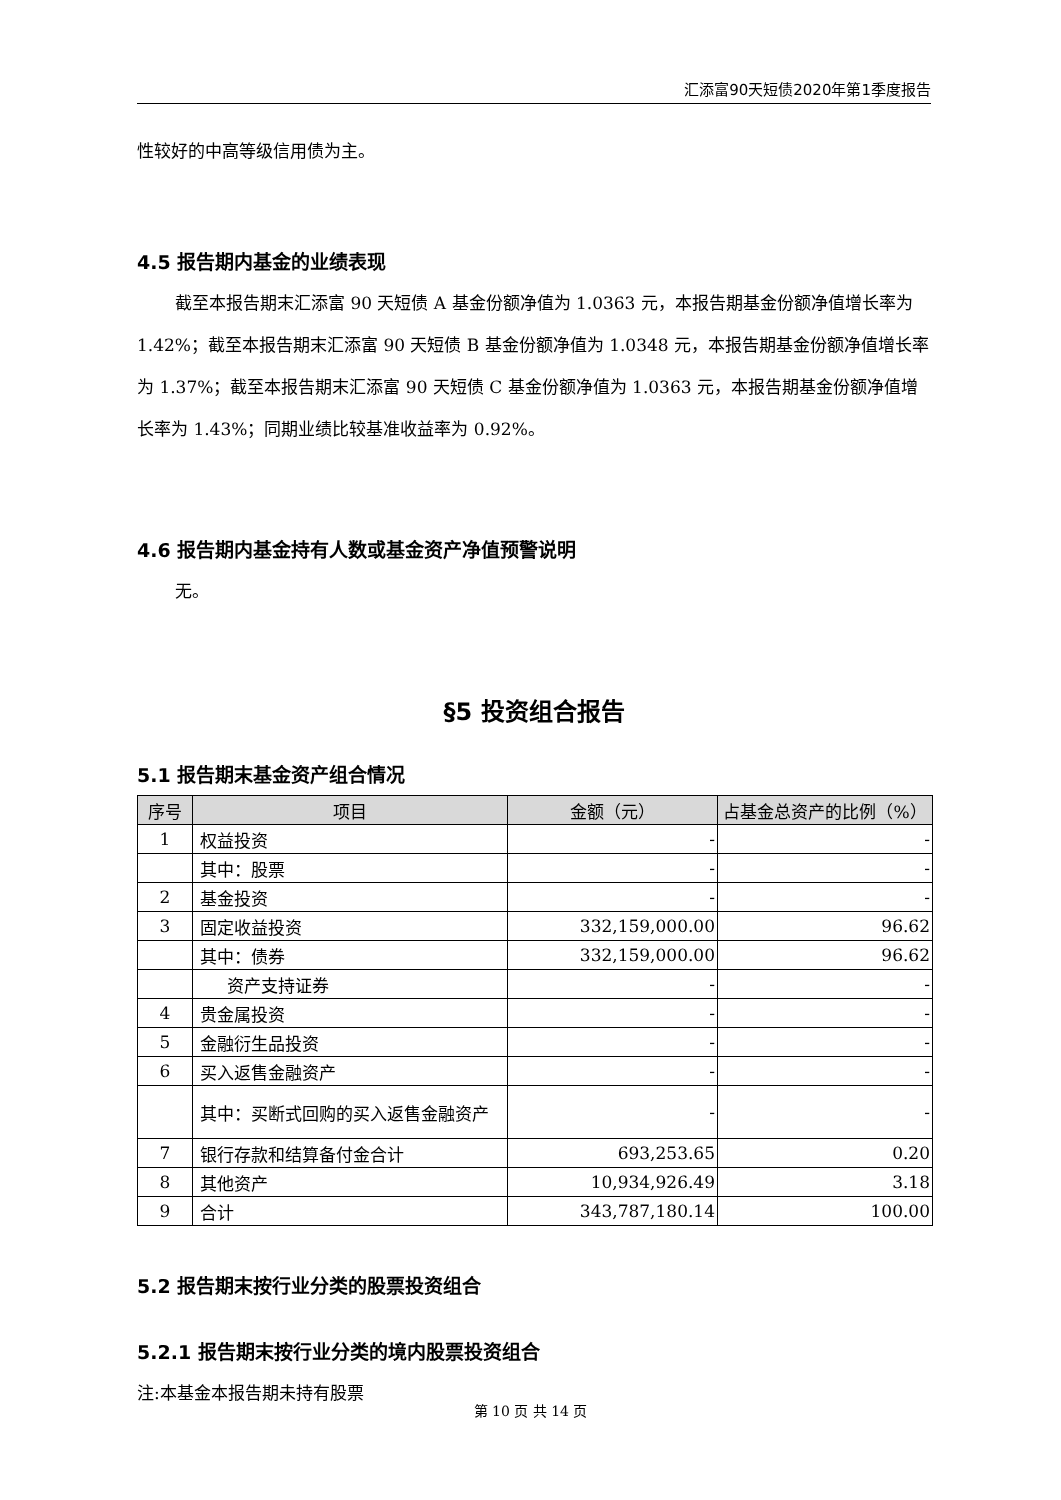汇添富90天短债2020年第1季度报告
性较好的中高等级信用债为主。
4.5 报告期内基金的业绩表现
截至本报告期末汇添富 90 天短债 A 基金份额净值为 1.0363 元，本报告期基金份额净值增长率为 1.42%；截至本报告期末汇添富 90 天短债 B 基金份额净值为 1.0348 元，本报告期基金份额净值增长率为 1.37%；截至本报告期末汇添富 90 天短债 C 基金份额净值为 1.0363 元，本报告期基金份额净值增长率为 1.43%；同期业绩比较基准收益率为 0.92%。
4.6 报告期内基金持有人数或基金资产净值预警说明
无。
§5 投资组合报告
5.1 报告期末基金资产组合情况
| 序号 | 项目 | 金额（元） | 占基金总资产的比例（%） |
| --- | --- | --- | --- |
| 1 | 权益投资 | - | - |
| | 其中：股票 | - | - |
| 2 | 基金投资 | - | - |
| 3 | 固定收益投资 | 332,159,000.00 | 96.62 |
| | 其中：债券 | 332,159,000.00 | 96.62 |
| | 资产支持证券 | - | - |
| 4 | 贵金属投资 | - | - |
| 5 | 金融衍生品投资 | - | - |
| 6 | 买入返售金融资产 | - | - |
| | 其中：买断式回购的买入返售金融资产 | - | - |
| 7 | 银行存款和结算备付金合计 | 693,253.65 | 0.20 |
| 8 | 其他资产 | 10,934,926.49 | 3.18 |
| 9 | 合计 | 343,787,180.14 | 100.00 |
5.2 报告期末按行业分类的股票投资组合
5.2.1 报告期末按行业分类的境内股票投资组合
注:本基金本报告期未持有股票
第 10 页 共 14 页